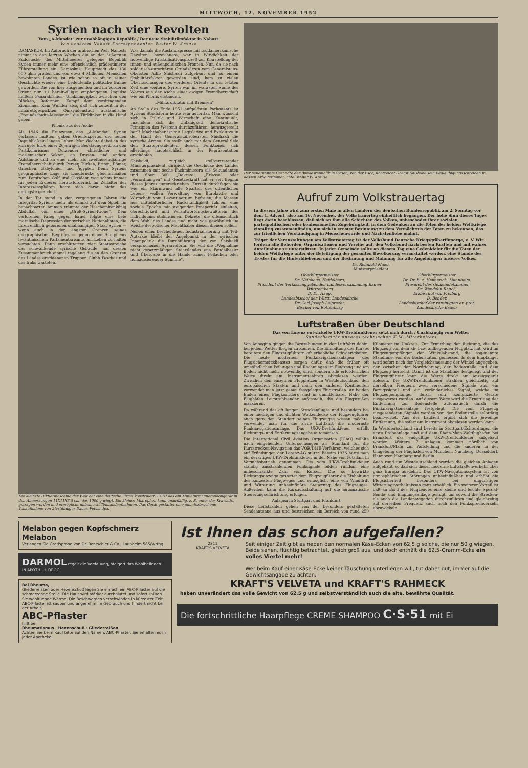MITTWOCH, 12. NOVEMBER 1952
Syrien nach vier Revolten
Vom „A-Mandat“ zur unabhängigen Republik / Der neue Stabilitätsfaktor in Nahost
Von unserem Nahost-Korrespondenten Walter W. Krause
DAMASKUS. Im Aufbruch der arabischen Welt Nahosts nimmt in den letzten Wochen die an der äußersten Südostecke des Mittelmeeres gelegene Republik Syrien immer mehr eine offensichtlich prädestinierte Führerstellung ein. Damaskus, Hauptstadt des 180 000 qkm großen und von etwa 4 Millionen Menschen bewohnten Landes, ist wie schon so oft in seiner Geschichte wieder eine bedeutende politische Bühne geworden. Die von hier ausgehenden und im Vorderen Orient nur zu bereitwilligst empfangenen Impulse heißen: Panarabismus, Unabhängigkeit zwischen den Blöcken, Reformen, Kampf dem vordringenden Zionismus. Kein Wunder also, daß sich zurzeit in der minarettgespickten Omayadenstadt ausländische „Freundschafts-Missionen“ die Türklinken in die Hand geben.
Phönix aus der Asche
Als 1946 die Franzosen das „A-Mandat“ Syrien verlassen mußten, gaben Orientexperten der neuen Republik kein langes Leben. Man dachte dabei an das korrupte Erbe einer 26jährigen Besatzungszeit, an den Partikularismus Dutzender christlicher und moslemischer Sekten, an Drusen- und andere Aufstände und an eine mehr als zweitausendjährige Fremdherrschaft durch Perser, Türken, Briten, Römer, Griechen, Babylonier und Ägypter. Denn Syriens geographische Lage als Landbrücke gleichermaßen zum Persischen Golf und Okzident war schon immer für jeden Eroberer herausfordernd. Im Zeitalter der Interessensphären hatte sich daran nicht das geringste geändert.
In der Tat stand in den vergangenen Jahren die Integrität Syriens mehr als einmal auf dem Spiel. Im benachbarten Amman träumte der Haschemitenkönig Abdullah von einer „Groß-Syrien-Krone“. Dem verlorenen Krieg gegen Israel folgte eine tiefe moralische Depression der syrischen Nationalisten, die ihren endlich geborenen unabhängigen Staat Syrien — wenn auch in den engsten Grenzen seines geographischen Begriffes — gegen einen Sumpf aus levantinischem Parlamentarismus am Leben zu halten versuchten. Dann erschütterten vier Staatsstreiche das schwankende syrische Gebäude, auf dessen Zusammenbruch einmal tagelang die an den Grenzen des Landes erschienenen Truppen Glubb Paschas und des Iraks warteten.
Was damals die Auslandspresse mit „südamerikanische Revolten“ bezeichnete, war in Wirklichkeit der notwendige Kristallisationsprozeß zur Klarstellung der innen- und außenpolitischen Fronten. Nun, da sie nach soldatisch-autoritären Grundsätzen vom Generalstabs-Obersten Adib Shishakli aufgebaut und zu einem Stabilitätsfaktor geworden sind, kam zu vielen Überraschungen des vorderen Orients in der letzten Zeit eine weitere. Syrien war im wahrsten Sinne des Wortes aus der Asche einer ewigen Fremdherrschaft wie ein Phönix erstanden.
„Militärdiktatur mit Bremsen“
An Stelle des Ende 1951 aufgelösten Parlaments ist Syriens Staatsform heute rein autoritär. Man wünscht sich in Politik und Wirtschaft eine Kontinuität, „nachdem sich die Unfähigkeit, demokratische Prinzipien des Westens durchzuführen, herausgestellt hat“! Machthaber ist mit Legislative und Exekutive in der Hand des Generalstabsobersten Shishakli die syrische Armee. Sie stellt auch mit dem General Selo den Staatspräsidenten, dessen Funktionen sich allerdings hauptsächlich in der Repräsentation erschöpfen.
Shishakli, zugleich stellvertretender Ministerpräsident, dirigiert die Geschicke des Landes zusammen mit sechs Fachministern als Sekundanten und über 300 „Dekrete“, „Erlasse“ oder „Verordnungen“ mit Gesetzeskraft hat er seit Beginn dieses Jahres unterschrieben. Zurzeit durchfegen sie wie ein Sturmwind alle Sparten des öffentlichen Lebens, wollen Verwaltung von Bürokratie und Wirtschaft vom Levantinertum befreien, die Massen aus mittelalterlicher Rückständigkeit führen, eine soziale Epoche mit steigender Prosperität einleiten, Gerechtigkeit und Verantwortungsbewußtsein des Individuums stabilisieren. Dekrete, die offensichtlich dem Wohl des Landes und nicht wie gewöhnlich im Reiche despotischer Machthaber diesen dienen sollen.
Neben einer bescheidenen Industrialisierung mit Teil-Autarkie bleibt der Angelpunkt in der syrischen Innenpolitik die Durchführung der von Shishakli versprochenen Agrarreform. Sie will die „Wegnahme nicht gesetzmäßigen Staatslandes aus Feudalbesitz und Übergabe in die Hände armer Fellachen oder nomadisierender Stämme“.
Die kleinste Diktiermaschine der Welt hat eine deutsche Firma konstruiert. Es ist das ein Miniaturmagnetophongerät in den Abmessungen 11X11X3,5 cm, das 1000 g wiegt. Ein kleines Mikrophon kann unauffällig, z. B. unter der Krawatte, getragen werden und ermöglicht unbemerkt Tonbandaufnahmen. Das Gerät gestattet eine ununterbrochene Tonaufnahme von 2½stündiger Dauer. Fotos: dpa.
Der neuernannte Gesandte der Bundesrepublik in Syrien, von der Esch, überreicht Oberst Shishakli sein Beglaubigungsschreiben in dessen Arbeitszimmer. Foto: Walter W. Krause
Aufruf zum Volkstrauertag
In diesem Jahre wird zum ersten Male in allen Ländern der deutschen Bundesrepublik am 2. Sonntag vor dem 1. Advent, also am 16. November, der Volkstrauertag einheitlich begangen. Der hohe Sinn dieses Tages liegt darin beschlossen, daß sich an ihm alle Schichten des Volkes, unbeschadet ihrer sozialen, parteipolitischen oder konfessionellen Zugehörigkeit, in dem Gedenken an die Toten der beiden Weltkriege einmütig zusammenfinden, um sich in ernster Besinnung zu dem Vermächtnis der Toten zu bekennen, das zur friedlichen Verständigung in Menschenwürde und Nächstenliebe mahnt.
Träger der Veranstaltungen am Volkstrauertag ist der Volksbund Deutsche Kriegsgräberfürsorge, e. V. Wir fordern alle Behörden, Organisationen und Vereine auf, den Volksbund nach besten Kräften und mit wahrer Anteilnahme zu unterstützen. In jeder Gemeinde sollte an diesem Tag eine Gedenkfeier für die Toten der beiden Weltkriege unter der Beteiligung der gesamten Bevölkerung veranstaltet werden, eine Stunde des Trostes für die Hinterbliebenen und der Besinnung und Mahnung für alle Angehörigen unseres Volkes.
Dr. Reinhold Maier,
Ministerpräsident
Oberbürgermeister
Dr. Neinhaus, Heidelberg,
Präsident der Verfassunggebenden Landesversammlung Baden-Württemberg
D. Dr. Haug,
Landesbischof der Württ. Landeskirche
Dr. Carl Joseph Leiprecht,
Bischof von Rottenburg
Oberbürgermeister
Dr. Dr. h. c. Heimerich, Mannheim,
Präsident des Gemeindekammer
Dr. Wendelin Rauch,
Erzbischof von Freiburg
D. Bender,
Landesbischof der vereinigten ev.-prot. Landeskirche Baden
Luftstraßen über Deutschland
Das von Lorenz entwickelte UKW-Drehfunkfeuer setzt sich durch / Unabhängig vom Wetter
Sonderbericht unseres technischen K.M.-Mitarbeiters
Von Anbeginn gingen die Bestrebungen in der Luftfahrt dahin, bei jedem Wetter fliegen zu können. Die Einhaltung des Kurses bereitete den Flugzeugführern oft erhebliche Schwierigkeiten. Die heute modernen Funknavigationsanlagen des Flugsicherheitsdienstes sorgen dafür, daß die früher oft umständlichen Peilungen und Rechnungen im Flugzeug und am Boden nicht mehr notwendig sind, sondern alle erforderlichen Werte direkt am Instrumentenbrett abgelesen werden. Zwischen den einzelnen Flugplätzen in Westdeutschland, den europäischen Staaten und nach den anderen Kontinenten verwendet man jetzt genau festgelegte Flugstraßen. An beiden Enden eines Flugkorridors sind in unmittelbarer Nähe der Flughäfen Leitstrahlsender aufgestellt, die die Flugstraßen markieren.
Da während des oft langen Streckenfluges und besonders bei einer niedrigen und dichten Wolkendecke der Flugzeugführer auch gern den Standort seines Flugzeuges wissen möchte, verwendet man für die zivile Luftfahrt die modernste Funknavigationsanlage. Das UKW-Drehfunkfeuer erfüllt Richtungs- und Entfernungsangabe automatisch.
Die International Civil Aviation Organisation (ICAO) wählte nach eingehenden Untersuchungen als Standard für die Kurzstrecken-Navigation das VOR/DME-Verfahren, welches sich auf Erfindungen der Lorenz-AG stützt. Bereits 1936 hatte man ein derartiges UKW-Drehfunkfeuer in der Nähe von Potsdam in Versuchsbetrieb genommen. Die vom UKW-Drehfunkfeuer ständig ausstrahlenden Funksignale bilden rundum eine unbeschränkte Zahl von Kursen. Die so bewirkte Richtungsanzeige gestattet dem Flugzeugführer die Einhaltung des kürzesten Flugweges und ermöglicht eine von Winddrift und Witterung unbeeinflußte Steuerung des Flugzeuges. Außerdem kann die Kursaufschaltung auf die automatische Steuerungseinrichtung erfolgen.
Anlagen in Stuttgart und Frankfurt
Diese Leitstrahlen gehen von der besonders gestalteten Sendeantenne aus und bestreichen ein Bereich von rund 250 Kilometer im Umkreis. Zur Ermittlung der Richtung, die das Flugzeug von dem ab- bzw. anfliegenden Flugplatz hat, wird im Flugzeugempfänger der Winkelabstand, die sogenannte Standlinie, von der Bodenstation gemessen. In dem Empfänger wird sofort nach der Vergleichsmessung der Winkel angegeben, der zwischen der Nordrichtung, der Bodenstelle und dem Flugzeug herrscht. Damit ist die Standlinie festgelegt und der Flugzeugführer kann die Werte direkt am Anzeigegerät ablesen. Die UKW-Drehfunkfeuer strahlen gleichzeitig auf derselben Frequenz zwei verschiedene Signale aus, ein Bezugssignal und ein veränderliches Signal, welche im Flugzeugempfänger durch sehr komplizierte Geräte ausgewertet werden. Auf diesem Wege wird die Ermittlung der Entfernung zur Bodenstelle automatisch durch die Funknavigationsanlage festgelegt. Die vom Flugzeug ausgesendeten Signale werden von der Bodenstelle selbttätig beantwortet. Aus der Laufzeit ergibt sich die jeweilige Entfernung, die sofort am Instrument abgelesen werden kann.
In Westdeutschland sind bereits in Stuttgart-Echterdingen die erste Probeanlage und auf dem Rhein-Main-Weltflughafen bei Frankfurt das endgültige UKW-Drehfunkfeuer aufgebaut worden. Weitere 7 Anlagen kommen nördlich von Frankfurt/Main zur Aufstellung und die anderen in der Umgebung der Flughäfen von München, Nürnberg, Düsseldorf, Hannover, Hamburg und Berlin.
Auch rund um Westdeutschland werden die gleichen Anlagen aufgebaut, so daß sich dieser moderne Luftstraßenverkehr über ganz Europa ausdehnt. Das UKW-Navigationssystem ist von atmosphärischen Störungen unbeeinflußbar und erhöht die Flugsicherheit besonders bei ungünstigen Witterungsverhältnissen ganz erheblich. Ein weiterer Vorteil ist daß an Bord des Flugzeuges eine kleine und leichte Spezial-Sende- und Empfangsanlage genügt, um sowohl die Strecken- als auch die Landenavigation durchzuführen und gleichzeitig auf derselben Frequenz auch noch den Funksprechverkehr abzuwickeln.
Melabon gegen Kopfschmerz Melabon
Verlangen Sie Gratisprobe von Dr. Rentschler & Co., Laupheim 585/Wttbg.
DARMOL regelt die Verdauung, steigert das Wohlbefinden
IN APOTH. U. DROG.
Bei Rheuma,
Gliederreissen oder Hexenschuß legen Sie einfach ein ABC-Pflaster auf die schmerzende Stelle. Die Haut wird stärker durchblutet und sofort spüren Sie wohltuende Wärme. Die Beschwerden verschwinden in kürzester Zeit. ABC-Pflaster ist sauber und angenehm im Gebrauch und hindert nicht bei der Arbeit.
ABC-Pflaster
hilft bei
Rheumatismus · Hexenschuß · Gliederreißen
Achten Sie beim Kauf bitte auf den Namen: ABC-Pflaster. Sie erhalten es in jeder Apotheke.
Ist Ihnen das schon aufgefallen?
2211
KRAFT'S VELVETA
Seit einiger Zeit gibt es neben den normalen Käse-Ecken von 62,5 g solche, die nur 50 g wiegen. Beide sehen, flüchtig betrachtet, gleich groß aus, und doch enthält die 62,5-Gramm-Ecke ein volles Viertel mehr!
Wer beim Kauf einer Käse-Ecke keiner Täuschung unterliegen will, tut daher gut, immer auf die Gewichtsangabe zu achten.
KRAFT'S VELVETA und KRAFT'S RAHMECK
haben unverändert das volle Gewicht von 62,5 g und selbstverständlich auch die alte, bewährte Qualität.
Die fortschrittliche Haarpflege CREME SHAMPOO C·S·51 mit Ei